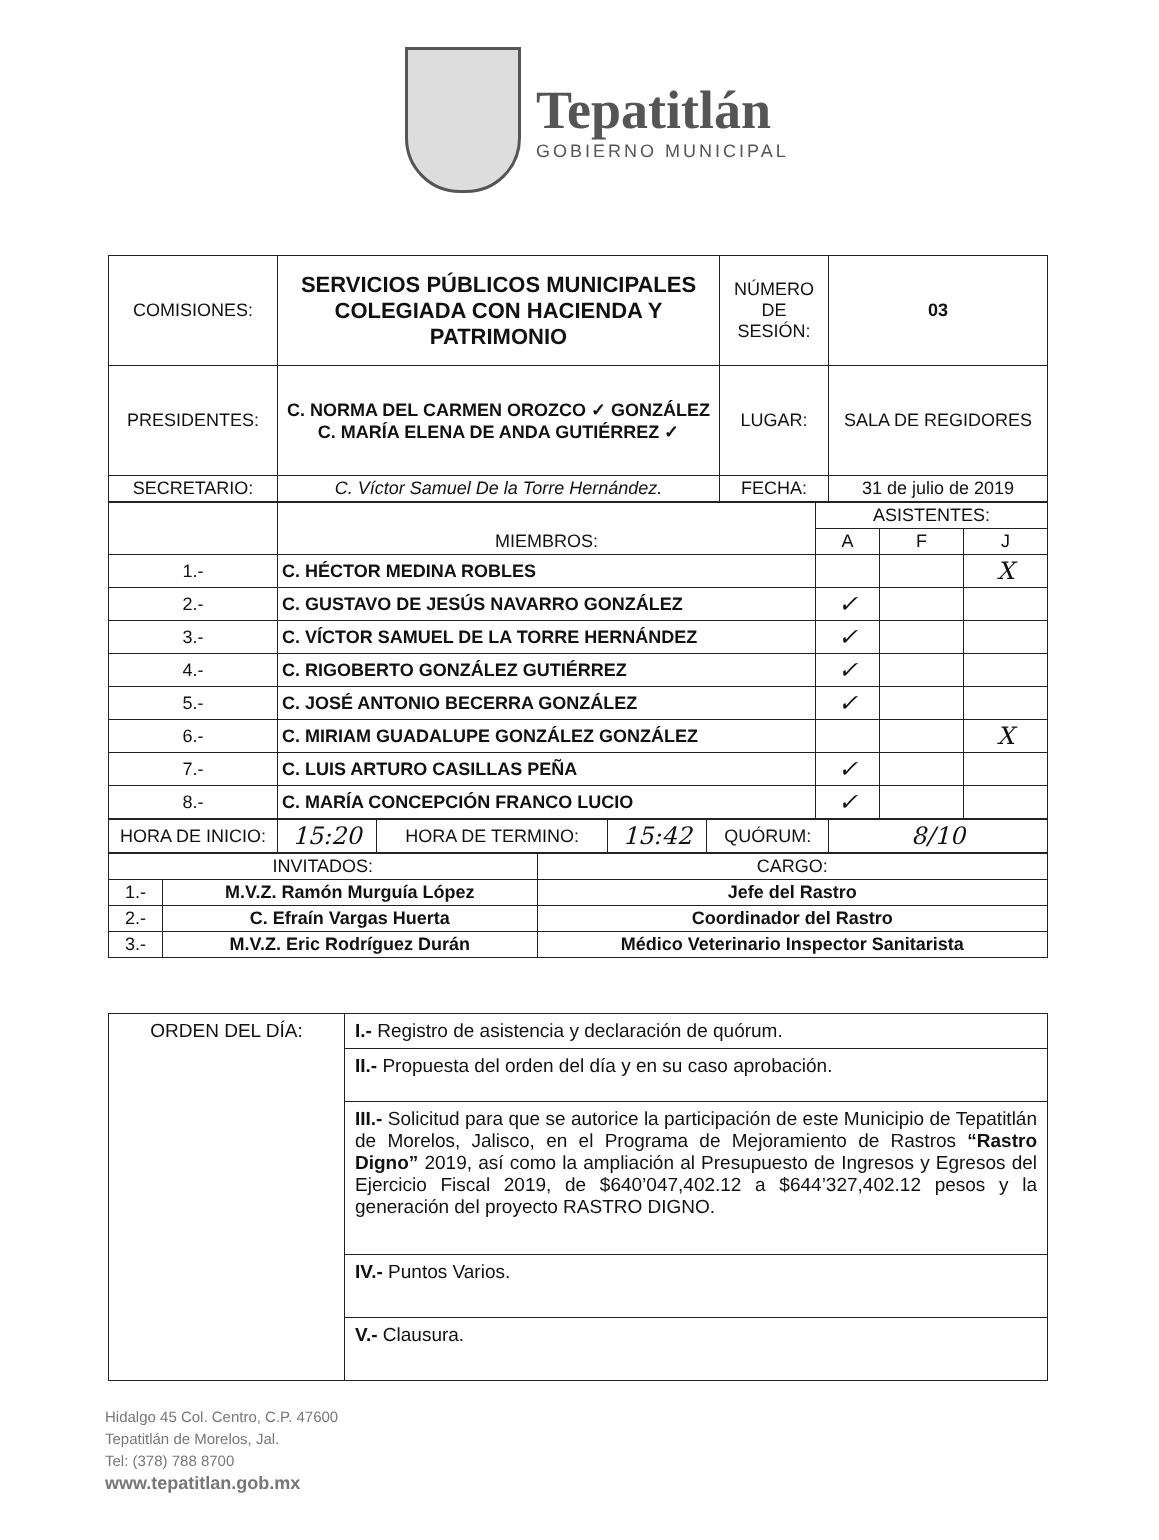Tepatitlán
GOBIERNO MUNICIPAL
| COMISIONES: | SERVICIOS PÚBLICOS MUNICIPALES COLEGIADA CON HACIENDA Y PATRIMONIO | NÚMERO DE SESIÓN: | 03 |
| PRESIDENTES: | C. NORMA DEL CARMEN OROZCO ✓ GONZÁLEZ C. MARÍA ELENA DE ANDA GUTIÉRREZ ✓ | LUGAR: | SALA DE REGIDORES |
| SECRETARIO: | C. Víctor Samuel De la Torre Hernández. | FECHA: | 31 de julio de 2019 |
| | MIEMBROS: | ASISTENTES: | | |
| | | A | F | J |
| 1.- | C. HÉCTOR MEDINA ROBLES | | | X |
| 2.- | C. GUSTAVO DE JESÚS NAVARRO GONZÁLEZ | ✓ | | |
| 3.- | C. VÍCTOR SAMUEL DE LA TORRE HERNÁNDEZ | ✓ | | |
| 4.- | C. RIGOBERTO GONZÁLEZ GUTIÉRREZ | ✓ | | |
| 5.- | C. JOSÉ ANTONIO BECERRA GONZÁLEZ | ✓ | | |
| 6.- | C. MIRIAM GUADALUPE GONZÁLEZ GONZÁLEZ | | | X |
| 7.- | C. LUIS ARTURO CASILLAS PEÑA | ✓ | | |
| 8.- | C. MARÍA CONCEPCIÓN FRANCO LUCIO | ✓ | | |
| HORA DE INICIO: | 15:20 | HORA DE TERMINO: | 15:42 | QUÓRUM: | 8/10 |
| INVITADOS: | | CARGO: |
| 1.- | M.V.Z. Ramón Murguía López | Jefe del Rastro |
| 2.- | C. Efraín Vargas Huerta | Coordinador del Rastro |
| 3.- | M.V.Z. Eric Rodríguez Durán | Médico Veterinario Inspector Sanitarista |
| ORDEN DEL DÍA: | I.- Registro de asistencia y declaración de quórum. |
| | II.- Propuesta del orden del día y en su caso aprobación. |
| | III.- Solicitud para que se autorice la participación de este Municipio de Tepatitlán de Morelos, Jalisco, en el Programa de Mejoramiento de Rastros “Rastro Digno” 2019, así como la ampliación al Presupuesto de Ingresos y Egresos del Ejercicio Fiscal 2019, de $640’047,402.12 a $644’327,402.12 pesos y la generación del proyecto RASTRO DIGNO. |
| | IV.- Puntos Varios. |
| | V.- Clausura. |
Hidalgo 45 Col. Centro, C.P. 47600
Tepatitlán de Morelos, Jal.
Tel: (378) 788 8700
www.tepatitlan.gob.mx